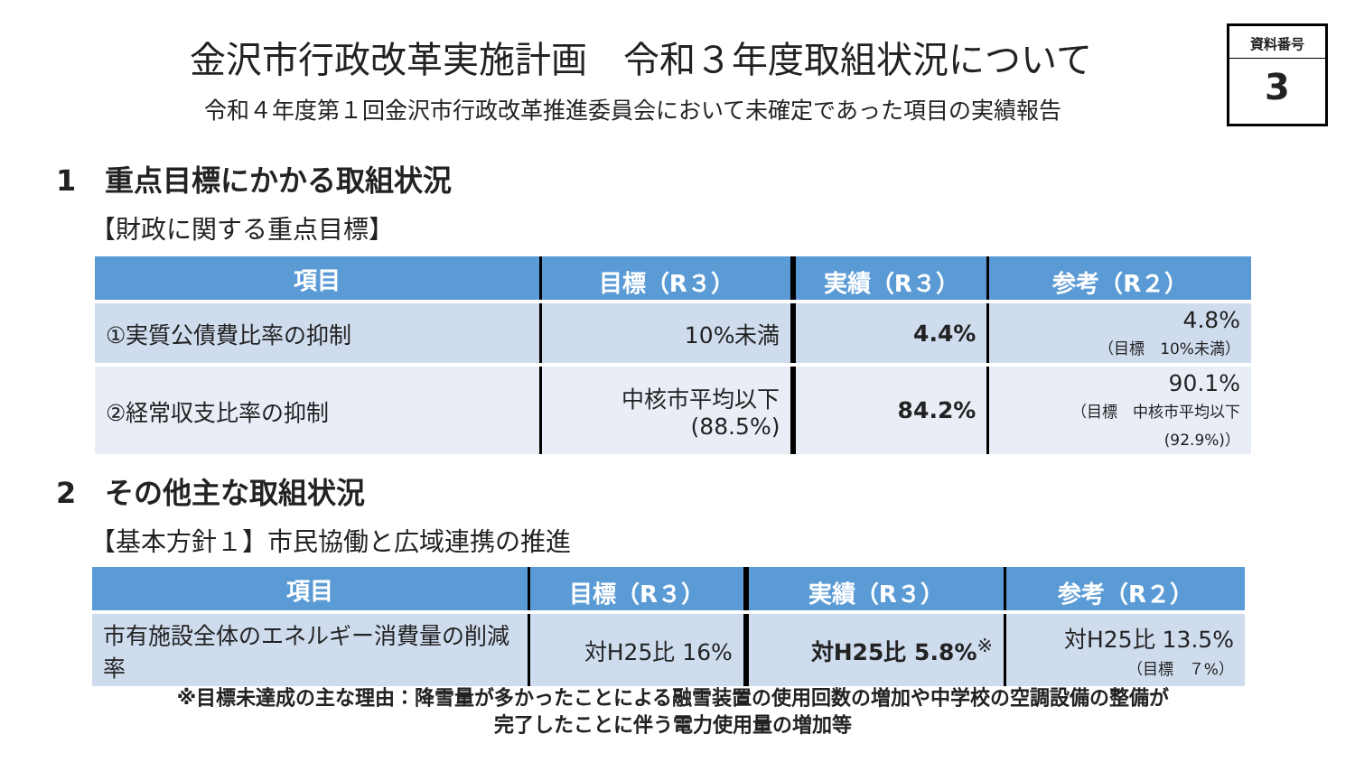金沢市行政改革実施計画　令和３年度取組状況について
令和４年度第１回金沢市行政改革推進委員会において未確定であった項目の実績報告
資料番号
3
1　重点目標にかかる取組状況
【財政に関する重点目標】
| 項目 | 目標（R３） | 実績（R３） | 参考（R２） |
| --- | --- | --- | --- |
| ①実質公債費比率の抑制 | 10%未満 | 4.4% | 4.8% （目標 10%未満） |
| ②経常収支比率の抑制 | 中核市平均以下 (88.5%) | 84.2% | 90.1% （目標 中核市平均以下 (92.9%)） |
2　その他主な取組状況
【基本方針１】市民協働と広域連携の推進
| 項目 | 目標（R３） | 実績（R３） | 参考（R２） |
| --- | --- | --- | --- |
| 市有施設全体のエネルギー消費量の削減率 | 対H25比 16% | 対H25比 5.8%<sup>※</sup> | 対H25比 13.5% （目標 ７%） |
※目標未達成の主な理由：降雪量が多かったことによる融雪装置の使用回数の増加や中学校の空調設備の整備が
完了したことに伴う電力使用量の増加等